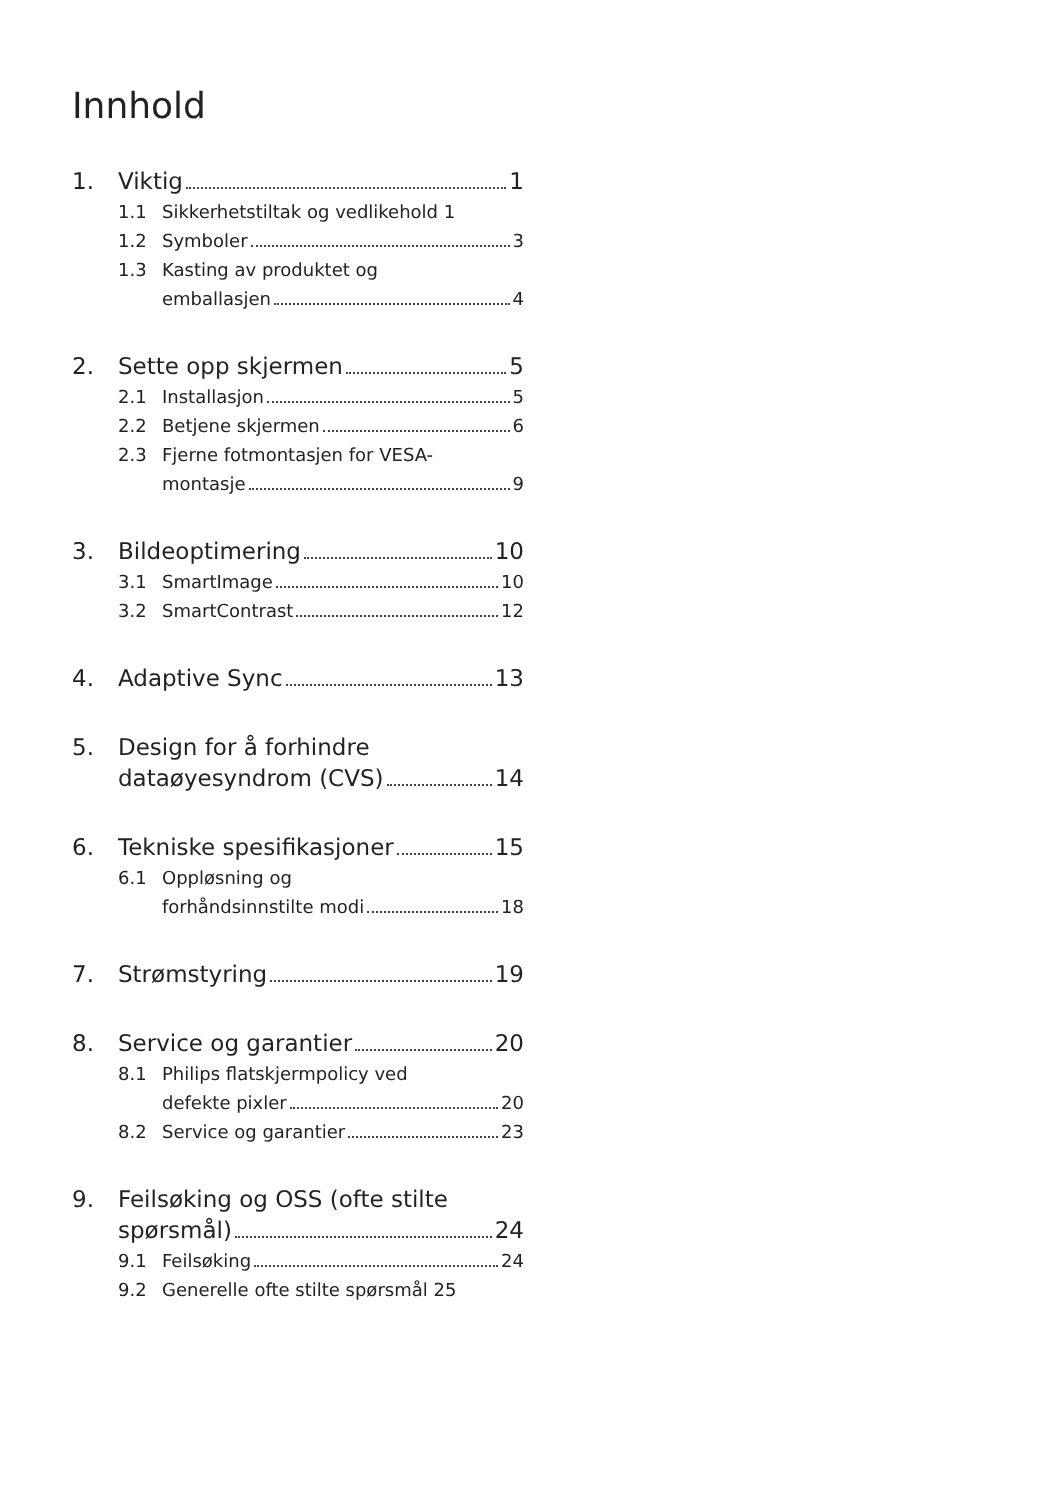Innhold
1. Viktig 1
1.1 Sikkerhetstiltak og vedlikehold 1
1.2 Symboler 3
1.3 Kasting av produktet og
emballasjen 4
2. Sette opp skjermen 5
2.1 Installasjon 5
2.2 Betjene skjermen 6
2.3 Fjerne fotmontasjen for VESA-
montasje 9
3. Bildeoptimering 10
3.1 SmartImage 10
3.2 SmartContrast 12
4. Adaptive Sync 13
5. Design for å forhindre
dataøyesyndrom (CVS) 14
6. Tekniske spesifikasjoner 15
6.1 Oppløsning og
forhåndsinnstilte modi 18
7. Strømstyring 19
8. Service og garantier 20
8.1 Philips flatskjermpolicy ved
defekte pixler 20
8.2 Service og garantier 23
9. Feilsøking og OSS (ofte stilte
spørsmål) 24
9.1 Feilsøking 24
9.2 Generelle ofte stilte spørsmål 25